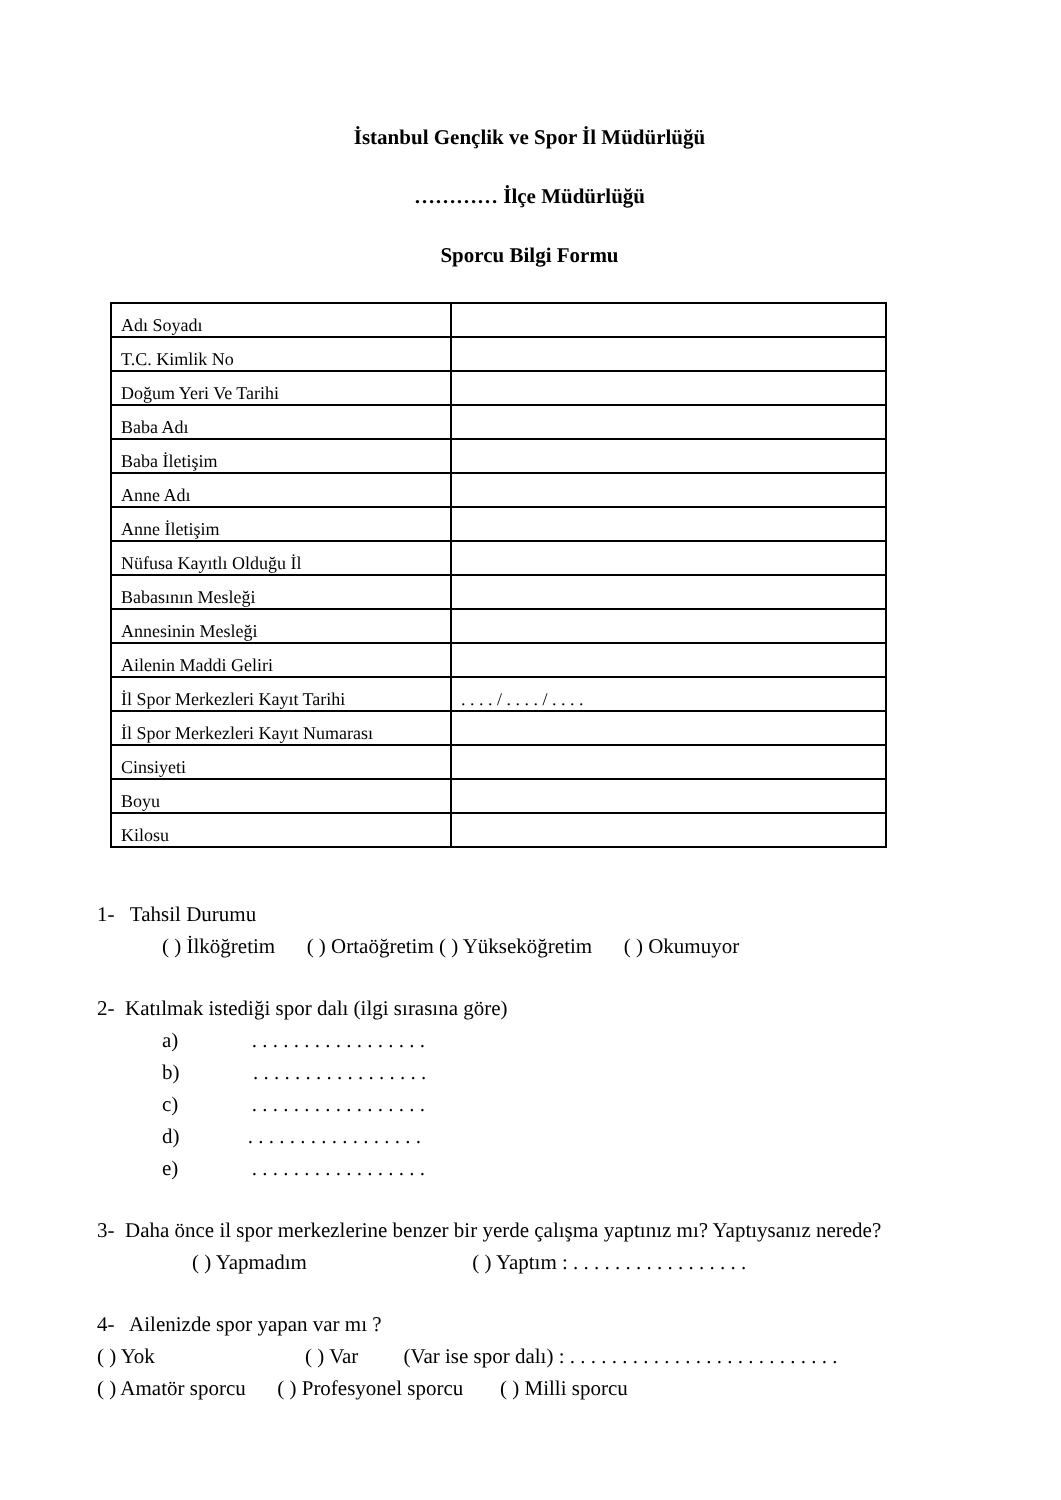İstanbul Gençlik ve Spor İl Müdürlüğü
………… İlçe Müdürlüğü
Sporcu Bilgi Formu
| Adı Soyadı | |
| T.C. Kimlik No | |
| Doğum Yeri Ve Tarihi | |
| Baba Adı | |
| Baba İletişim | |
| Anne Adı | |
| Anne İletişim | |
| Nüfusa Kayıtlı Olduğu İl | |
| Babasının Mesleği | |
| Annesinin Mesleği | |
| Ailenin Maddi Geliri | |
| İl Spor Merkezleri Kayıt Tarihi | . . . . / . . . . / . . . . |
| İl Spor Merkezleri Kayıt Numarası | |
| Cinsiyeti | |
| Boyu | |
| Kilosu | |
1- Tahsil Durumu
( ) İlköğretim ( ) Ortaöğretim ( ) Yükseköğretim ( ) Okumuyor
2- Katılmak istediği spor dalı (ilgi sırasına göre)
a) . . . . . . . . . . . . . . . . .
b) . . . . . . . . . . . . . . . . .
c) . . . . . . . . . . . . . . . . .
d) . . . . . . . . . . . . . . . . .
e) . . . . . . . . . . . . . . . . .
3- Daha önce il spor merkezlerine benzer bir yerde çalışma yaptınız mı? Yaptıysanız nerede?
( ) Yapmadım ( ) Yaptım : . . . . . . . . . . . . . . . . .
4- Ailenizde spor yapan var mı ?
( ) Yok ( ) Var (Var ise spor dalı) : . . . . . . . . . . . . . . . . . . . . . . . . . .
( ) Amatör sporcu ( ) Profesyonel sporcu ( ) Milli sporcu